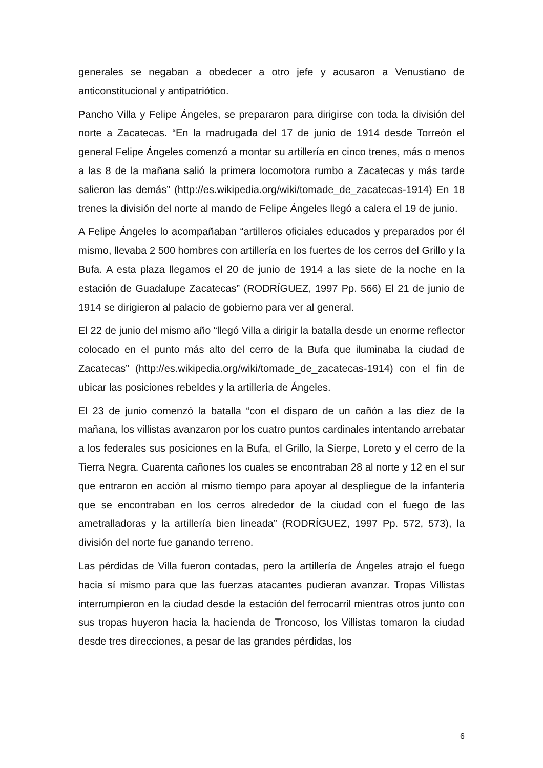generales se negaban a obedecer a otro jefe y acusaron a Venustiano de anticonstitucional y antipatriótico.
Pancho Villa y Felipe Ángeles, se prepararon para dirigirse con toda la división del norte a Zacatecas. “En la madrugada del 17 de junio de 1914 desde Torreón el general Felipe Ángeles comenzó a montar su artillería en cinco trenes, más o menos a las 8 de la mañana salió la primera locomotora rumbo a Zacatecas y más tarde salieron las demás” (http://es.wikipedia.org/wiki/tomade_de_zacatecas-1914) En 18 trenes la división del norte al mando de Felipe Ángeles llegó a calera el 19 de junio.
A Felipe Ángeles lo acompañaban “artilleros oficiales educados y preparados por él mismo, llevaba 2 500 hombres con artillería en los fuertes de los cerros del Grillo y la Bufa. A esta plaza llegamos el 20 de junio de 1914 a las siete de la noche en la estación de Guadalupe Zacatecas” (RODRÍGUEZ, 1997 Pp. 566) El 21 de junio de 1914 se dirigieron al palacio de gobierno para ver al general.
El 22 de junio del mismo año “llegó Villa a dirigir la batalla desde un enorme reflector colocado en el punto más alto del cerro de la Bufa que iluminaba la ciudad de Zacatecas” (http://es.wikipedia.org/wiki/tomade_de_zacatecas-1914) con el fin de ubicar las posiciones rebeldes y la artillería de Ángeles.
El 23 de junio comenzó la batalla “con el disparo de un cañón a las diez de la mañana, los villistas avanzaron por los cuatro puntos cardinales intentando arrebatar a los federales sus posiciones en la Bufa, el Grillo, la Sierpe, Loreto y el cerro de la Tierra Negra. Cuarenta cañones los cuales se encontraban 28 al norte y 12 en el sur que entraron en acción al mismo tiempo para apoyar al despliegue de la infantería que se encontraban en los cerros alrededor de la ciudad con el fuego de las ametralladoras y la artillería bien lineada” (RODRÍGUEZ, 1997 Pp. 572, 573), la división del norte fue ganando terreno.
Las pérdidas de Villa fueron contadas, pero la artillería de Ángeles atrajo el fuego hacia sí mismo para que las fuerzas atacantes pudieran avanzar. Tropas Villistas interrumpieron en la ciudad desde la estación del ferrocarril mientras otros junto con sus tropas huyeron hacia la hacienda de Troncoso, los Villistas tomaron la ciudad desde tres direcciones, a pesar de las grandes pérdidas, los
6